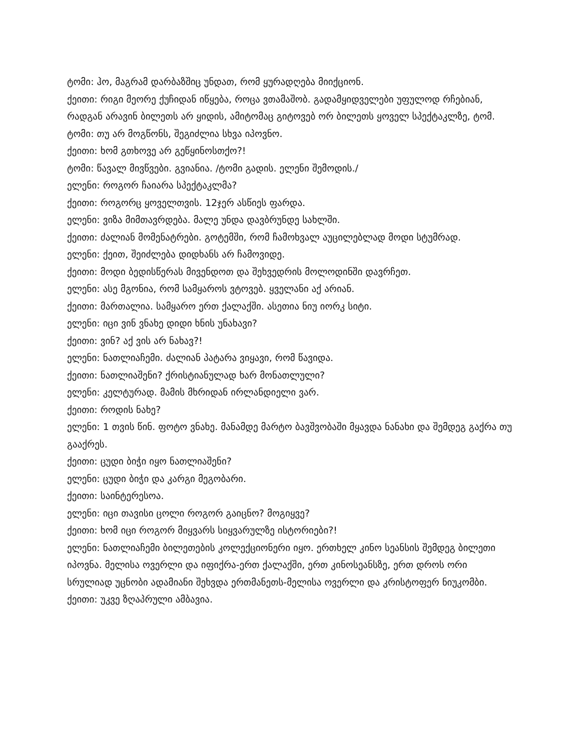ტომი: ჰო, მაგრამ დარბაზშიც უნდათ, რომ ყურადღება მიიქციონ.
ქეითი: რიგი მეორე ქუჩიდან იწყება, როცა ვთამაშობ. გადამყიდველები უფულოდ რჩებიან, რადგან არავინ ბილეთს არ ყიდის, ამიტომაც გიტოვებ ორ ბილეთს ყოველ სპექტაკლზე, ტომ.
ტომი: თუ არ მოგწონს, შეგიძლია სხვა იპოვნო.
ქეითი: ხომ გთხოვე არ გეწყინოსთქო?!
ტომი: წავალ მივწვები. გვიანია. /ტომი გადის. ელენი შემოდის./
ელენი: როგორ ჩაიარა სპექტაკლმა?
ქეითი: როგორც ყოველთვის. 12ჯერ ასწიეს ფარდა.
ელენი: ვიზა მიმთავრდება. მალე უნდა დავბრუნდე სახლში.
ქეითი: ძალიან მომენატრები. გოტემში, რომ ჩამოხვალ აუცილებლად მოდი სტუმრად.
ელენი: ქეით, შეიძლება დიდხანს არ ჩამოვიდე.
ქეითი: მოდი ბედისწერას მივენდოთ და შეხვედრის მოლოდინში დავრჩეთ.
ელენი: ასე მგონია, რომ სამყაროს ვტოვებ. ყველანი აქ არიან.
ქეითი: მართალია. სამყარო ერთ ქალაქში. ასეთია ნიუ იორკ სიტი.
ელენი: იცი ვინ ვნახე დიდი ხნის უნახავი?
ქეითი: ვინ? აქ ვის არ ნახავ?!
ელენი: ნათლიაჩემი. ძალიან პატარა ვიყავი, რომ წავიდა.
ქეითი: ნათლიაშენი? ქრისტიანულად ხარ მონათლული?
ელენი: კელტურად. მამის მხრიდან ირლანდიელი ვარ.
ქეითი: როდის ნახე?
ელენი: 1 თვის წინ. ფოტო ვნახე. მანამდე მარტო ბავშვობაში მყავდა ნანახი და შემდეგ გაქრა თუ გააქრეს.
ქეითი: ცუდი ბიჭი იყო ნათლიაშენი?
ელენი: ცუდი ბიჭი და კარგი მეგობარი.
ქეითი: საინტერესოა.
ელენი: იცი თავისი ცოლი როგორ გაიცნო? მოგიყვე?
ქეითი: ხომ იცი როგორ მიყვარს სიყვარულზე ისტორიები?!
ელენი: ნათლიაჩემი ბილეთების კოლექციონერი იყო. ერთხელ კინო სეანსის შემდეგ ბილეთი იპოვნა. მელისა ოვერლი და იფიქრა-ერთ ქალაქში, ერთ კინოსეანსზე, ერთ დროს ორი სრულიად უცნობი ადამიანი შეხვდა ერთმანეთს-მელისა ოვერლი და კრისტოფერ ნიუკომბი.
ქეითი: უკვე ზღაპრული ამბავია.